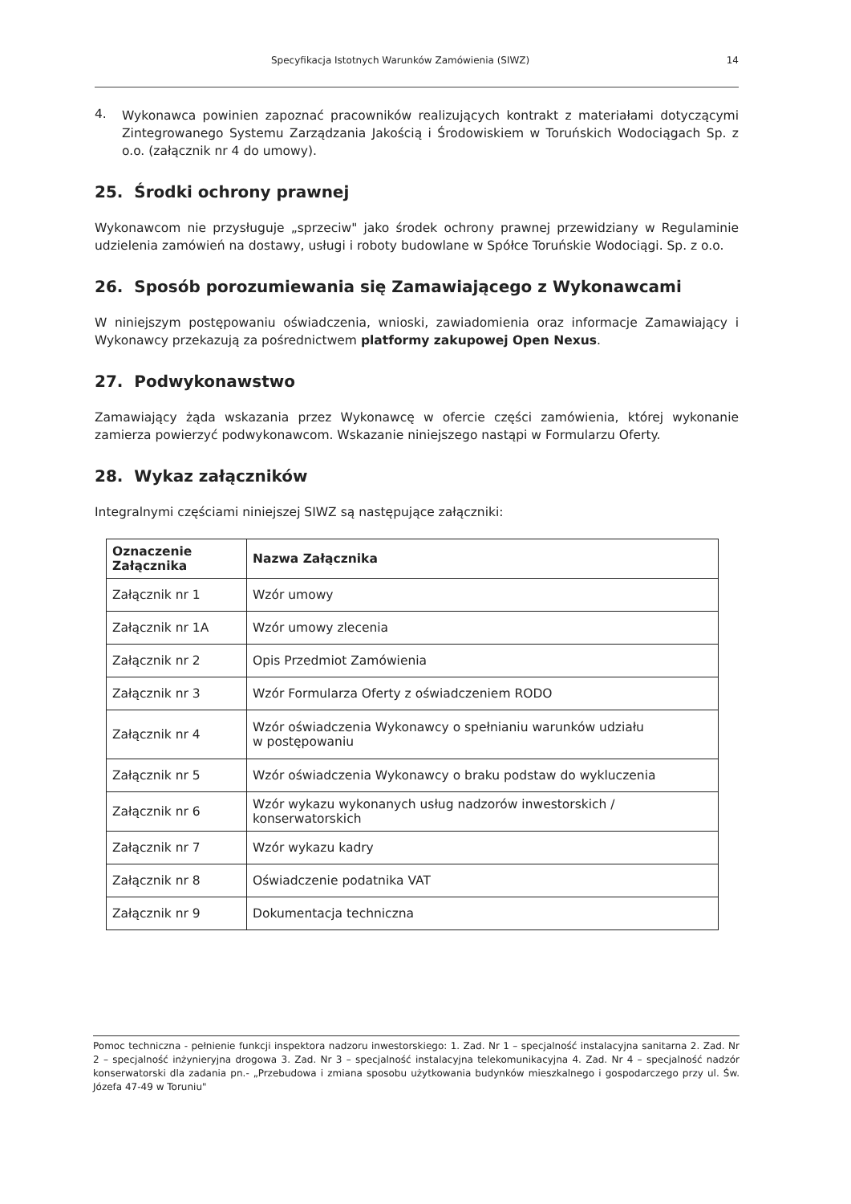Specyfikacja Istotnych Warunków Zamówienia (SIWZ) 14
4.
Wykonawca powinien zapoznać pracowników realizujących kontrakt z materiałami dotyczącymi Zintegrowanego Systemu Zarządzania Jakością i Środowiskiem w Toruńskich Wodociągach Sp. z o.o. (załącznik nr 4 do umowy).
25. Środki ochrony prawnej
Wykonawcom nie przysługuje „sprzeciw" jako środek ochrony prawnej przewidziany w Regulaminie udzielenia zamówień na dostawy, usługi i roboty budowlane w Spółce Toruńskie Wodociągi. Sp. z o.o.
26. Sposób porozumiewania się Zamawiającego z Wykonawcami
W niniejszym postępowaniu oświadczenia, wnioski, zawiadomienia oraz informacje Zamawiający i Wykonawcy przekazują za pośrednictwem platformy zakupowej Open Nexus.
27. Podwykonawstwo
Zamawiający żąda wskazania przez Wykonawcę w ofercie części zamówienia, której wykonanie zamierza powierzyć podwykonawcom. Wskazanie niniejszego nastąpi w Formularzu Oferty.
28. Wykaz załączników
Integralnymi częściami niniejszej SIWZ są następujące załączniki:
| Oznaczenie Załącznika | Nazwa Załącznika |
| --- | --- |
| Załącznik nr 1 | Wzór umowy |
| Załącznik nr 1A | Wzór umowy zlecenia |
| Załącznik nr 2 | Opis Przedmiot Zamówienia |
| Załącznik nr 3 | Wzór Formularza Oferty z oświadczeniem RODO |
| Załącznik nr 4 | Wzór oświadczenia Wykonawcy o spełnianiu warunków udziału w postępowaniu |
| Załącznik nr 5 | Wzór oświadczenia Wykonawcy o braku podstaw do wykluczenia |
| Załącznik nr 6 | Wzór wykazu wykonanych usług nadzorów inwestorskich / konserwatorskich |
| Załącznik nr 7 | Wzór wykazu kadry |
| Załącznik nr 8 | Oświadczenie podatnika VAT |
| Załącznik nr 9 | Dokumentacja techniczna |
Pomoc techniczna - pełnienie funkcji inspektora nadzoru inwestorskiego: 1. Zad. Nr 1 – specjalność instalacyjna sanitarna 2. Zad. Nr 2 – specjalność inżynieryjna drogowa 3. Zad. Nr 3 – specjalność instalacyjna telekomunikacyjna 4. Zad. Nr 4 – specjalność nadzór konserwatorski dla zadania pn.- „Przebudowa i zmiana sposobu użytkowania budynków mieszkalnego i gospodarczego przy ul. Św. Józefa 47-49 w Toruniu"